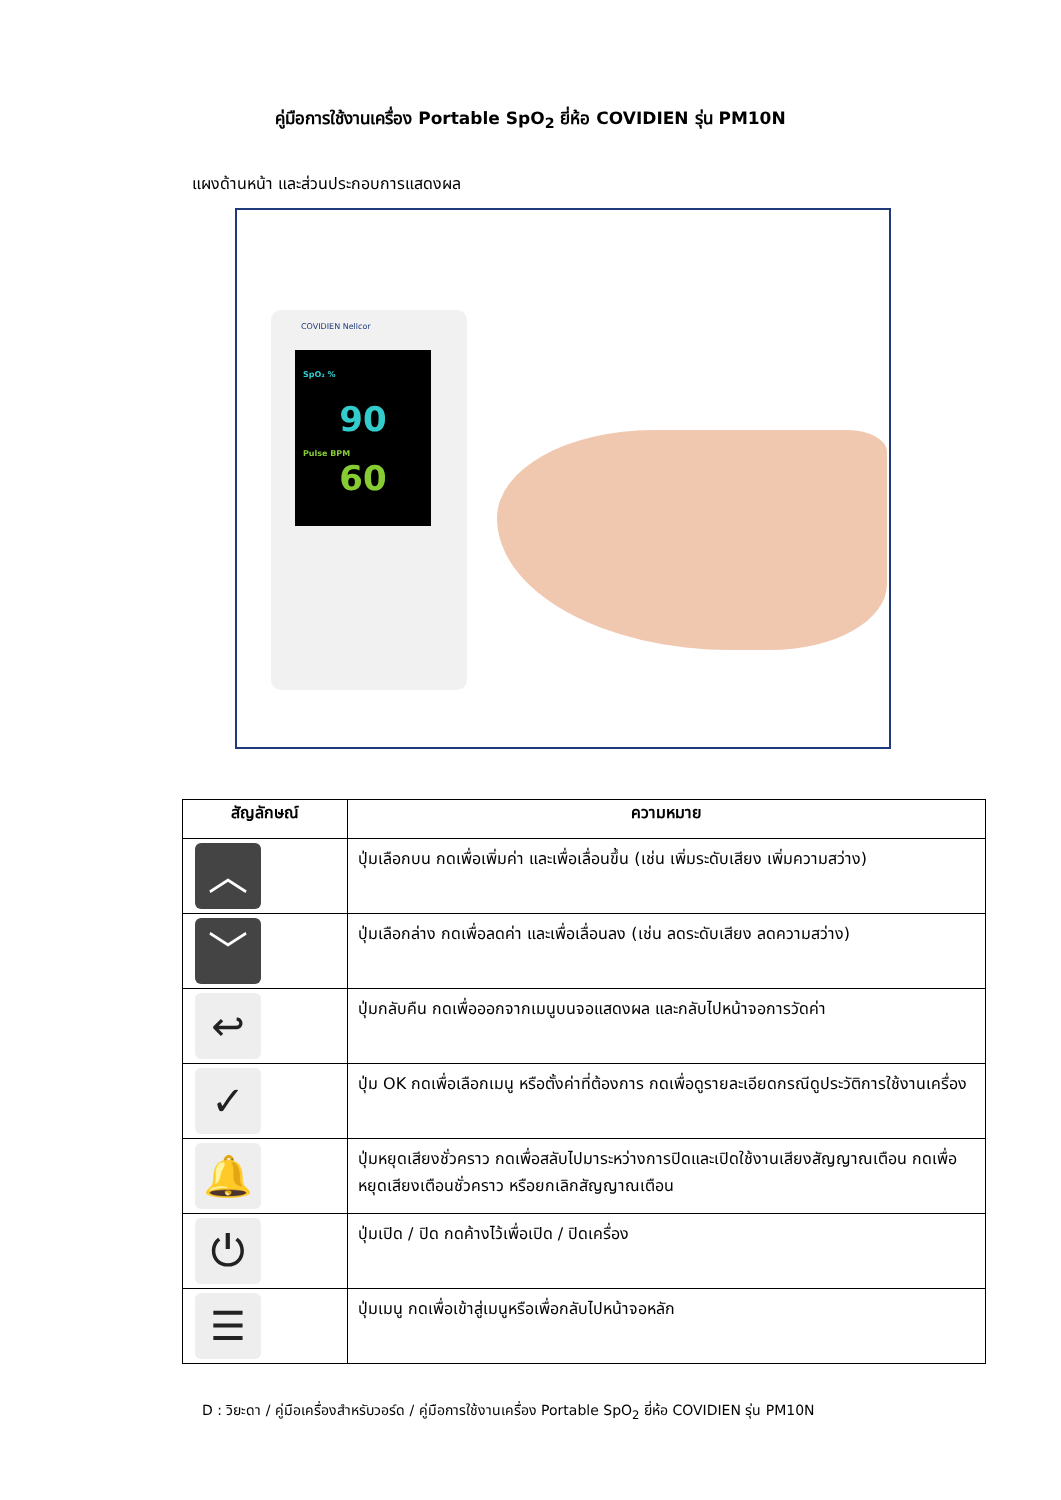คู่มือการใช้งานเครื่อง Portable SpO<sub>2</sub> ยี่ห้อ COVIDIEN รุ่น PM10N
แผงด้านหน้า และส่วนประกอบการแสดงผล
COVIDIEN Nellcor
SpO₂ %
90
Pulse BPM
60
| สัญลักษณ์ | ความหมาย |
| --- | --- |
| ︿ | ปุ่มเลือกบน กดเพื่อเพิ่มค่า และเพื่อเลื่อนขึ้น (เช่น เพิ่มระดับเสียง เพิ่มความสว่าง) |
| ﹀ | ปุ่มเลือกล่าง กดเพื่อลดค่า และเพื่อเลื่อนลง (เช่น ลดระดับเสียง ลดความสว่าง) |
| ↩ | ปุ่มกลับคืน กดเพื่อออกจากเมนูบนจอแสดงผล และกลับไปหน้าจอการวัดค่า |
| ✓ | ปุ่ม OK กดเพื่อเลือกเมนู หรือตั้งค่าที่ต้องการ กดเพื่อดูรายละเอียดกรณีดูประวัติการใช้งานเครื่อง |
| 🔔 | ปุ่มหยุดเสียงชั่วคราว กดเพื่อสลับไปมาระหว่างการปิดและเปิดใช้งานเสียงสัญญาณเตือน กดเพื่อหยุดเสียงเตือนชั่วคราว หรือยกเลิกสัญญาณเตือน |
| ⏻ | ปุ่มเปิด / ปิด กดค้างไว้เพื่อเปิด / ปิดเครื่อง |
| ☰ | ปุ่มเมนู กดเพื่อเข้าสู่เมนูหรือเพื่อกลับไปหน้าจอหลัก |
D : วิยะดา / คู่มือเครื่องสำหรับวอร์ด / คู่มือการใช้งานเครื่อง Portable SpO<sub>2</sub> ยี่ห้อ COVIDIEN รุ่น PM10N